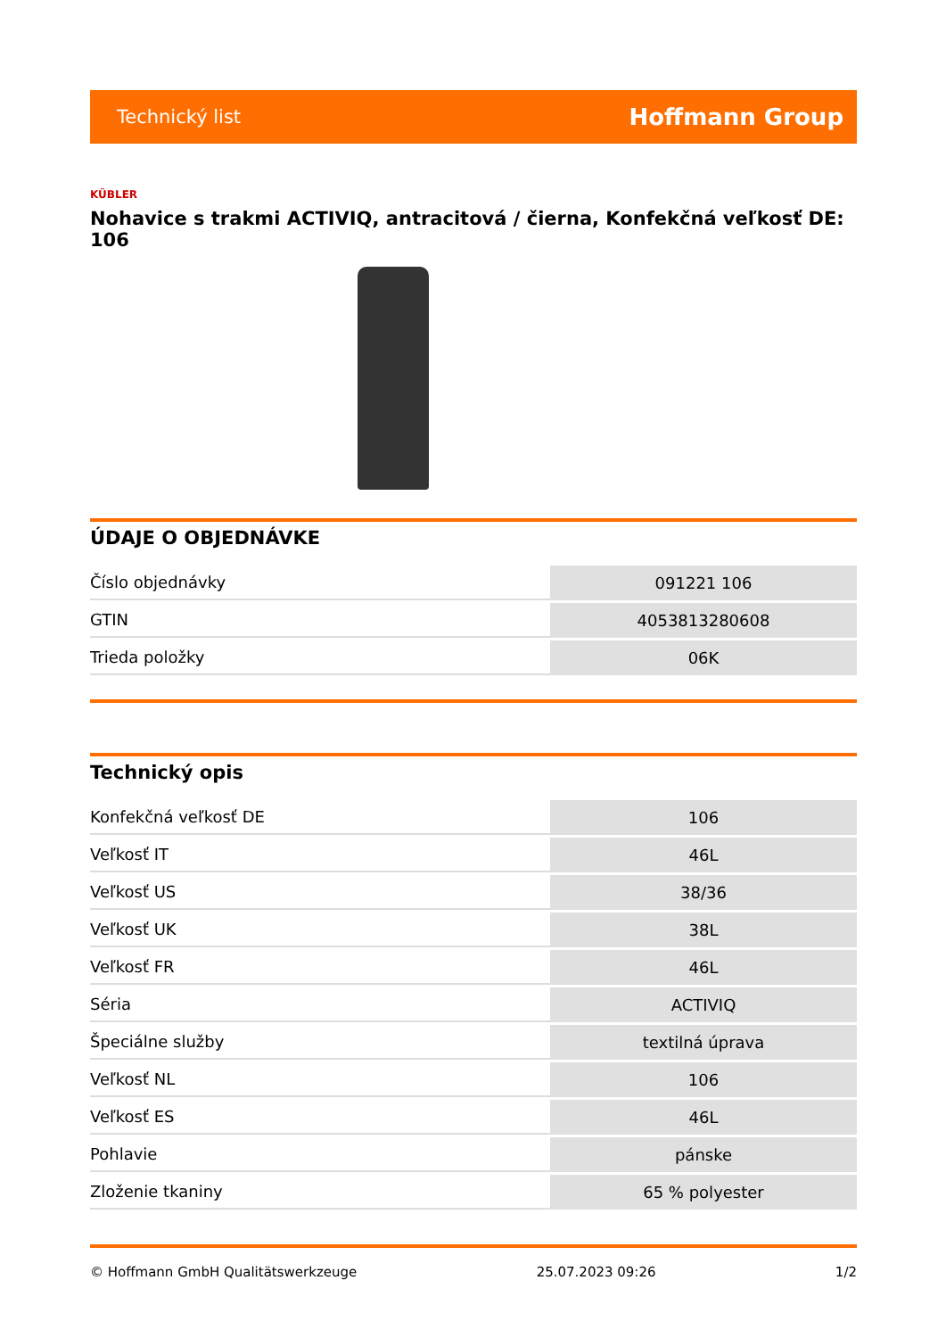Technický list Hoffmann Group
KÜBLER
Nohavice s trakmi ACTIVIQ, antracitová / čierna, Konfekčná veľkosť DE: 106
ÚDAJE O OBJEDNÁVKE
| Číslo objednávky | 091221 106 |
| GTIN | 4053813280608 |
| Trieda položky | 06K |
Technický opis
| Konfekčná veľkosť DE | 106 |
| Veľkosť IT | 46L |
| Veľkosť US | 38/36 |
| Veľkosť UK | 38L |
| Veľkosť FR | 46L |
| Séria | ACTIVIQ |
| Špeciálne služby | textilná úprava |
| Veľkosť NL | 106 |
| Veľkosť ES | 46L |
| Pohlavie | pánske |
| Zloženie tkaniny | 65 % polyester |
© Hoffmann GmbH Qualitätswerkzeuge 25.07.2023 09:26 1/2